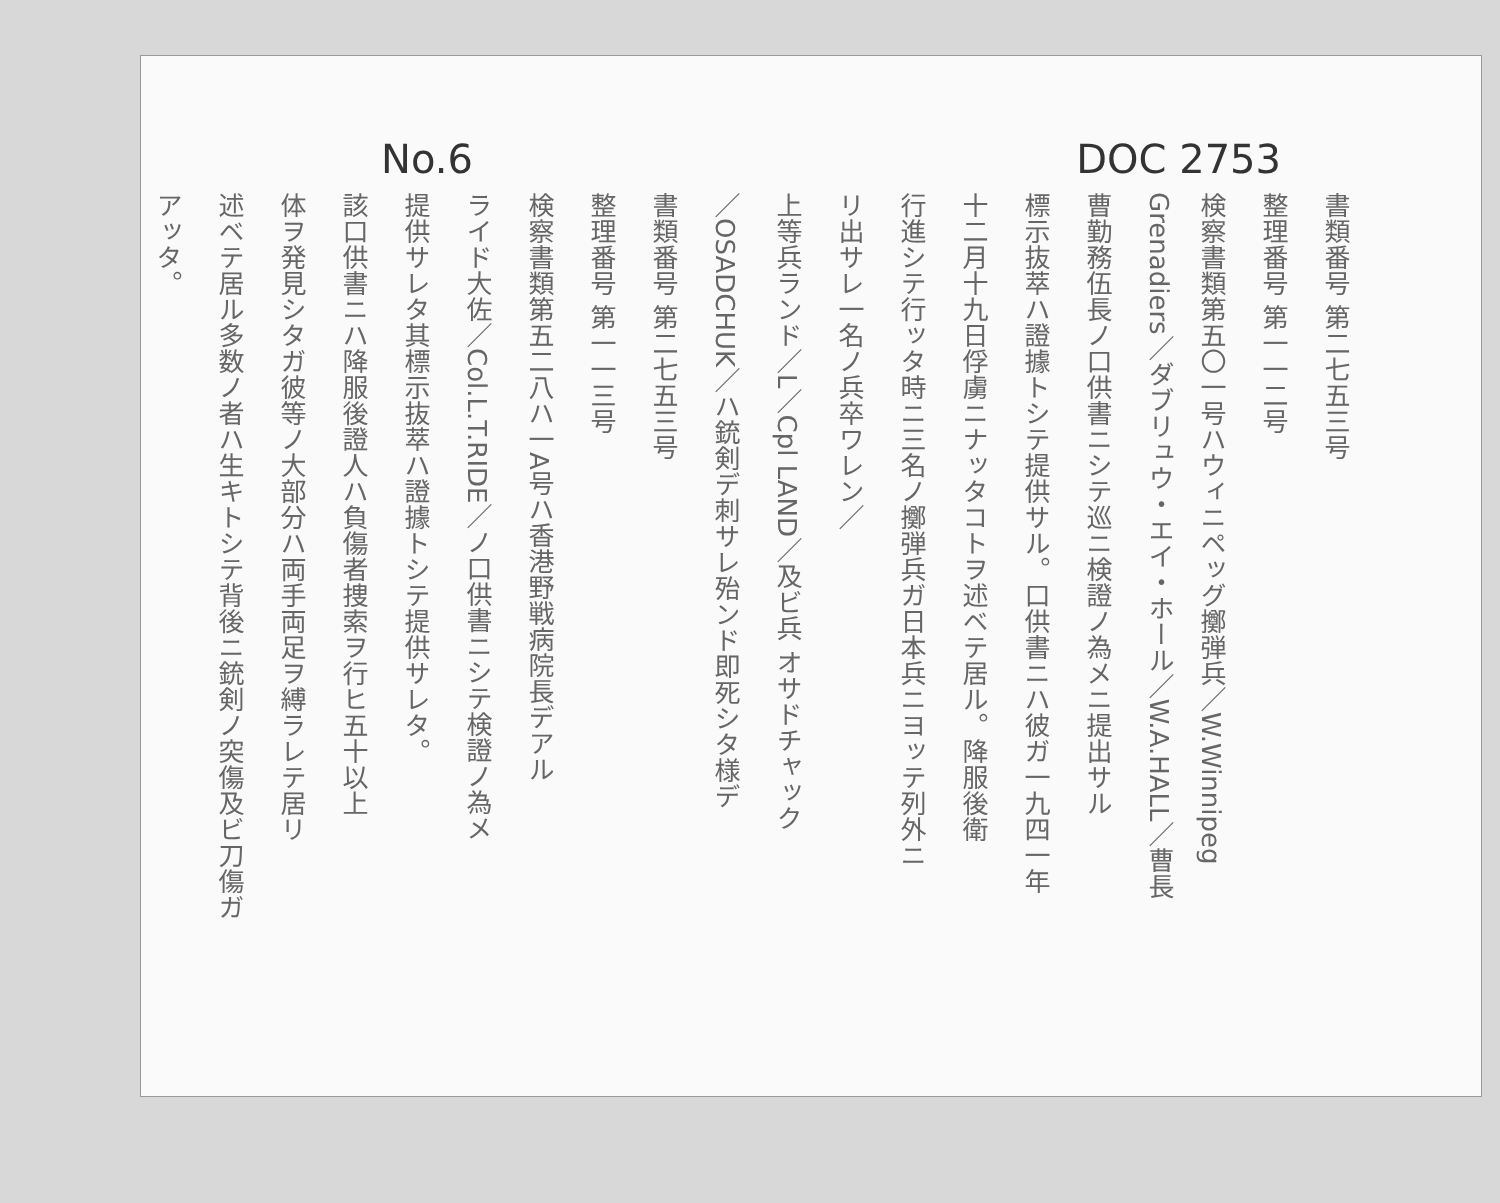No.6 DOC 2753
書類番号 第二七五三号
整理番号 第一一二号
検察書類第五〇一号ハウィニペッグ擲弾兵／W.Winnipeg Grenadiers／ダブリュウ・エイ・ホール／W.A.HALL／曹長
曹勤務伍長ノ口供書ニシテ巡ニ検證ノ為メニ提出サル
標示抜萃ハ證據トシテ提供サル。口供書ニハ彼ガ一九四一年
十二月十九日俘虜ニナッタコトヲ述ベテ居ル。降服後衛
行進シテ行ッタ時ニ三名ノ擲弾兵ガ日本兵ニヨッテ列外ニ
リ出サレ一名ノ兵卒ワレン／
上等兵ランド／L／Cpl LAND／及ビ兵 オサドチャック
／OSADCHUK／ハ銃剣デ刺サレ殆ンド即死シタ様デ
書類番号 第二七五三号
整理番号 第一一三号
検察書類第五二八ハ一A号ハ香港野戦病院長デアル
ライド大佐／Col.L.T.RIDE／ノ口供書ニシテ検證ノ為メ
提供サレタ其標示抜萃ハ證據トシテ提供サレタ。
該口供書ニハ降服後證人ハ負傷者捜索ヲ行ヒ五十以上
体ヲ発見シタガ彼等ノ大部分ハ両手両足ヲ縛ラレテ居リ
述ベテ居ル多数ノ者ハ生キトシテ背後ニ銃剣ノ突傷及ビ刀傷ガ
アッタ。